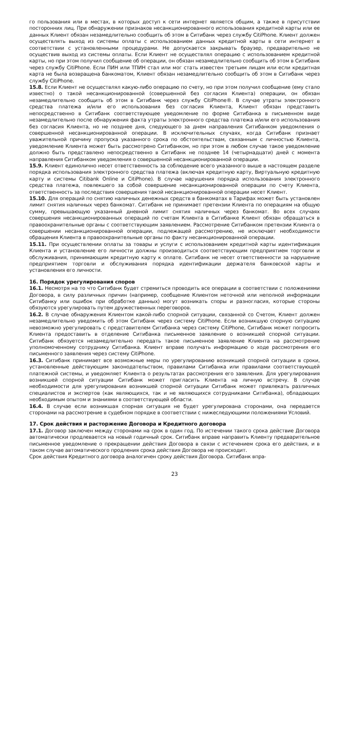го пользования или в местах, в которых доступ к сети интернет является общим, а также в присутствии посторонних лиц. При обнаружении признаков несанкционированного использования кредитной карты или ее данных Клиент обязан незамедлительно сообщить об этом в Ситибанк через службу CitiPhone. Клиент должен осуществлять выход из системы оплаты с использованием данных кредитной карты в сети интернет в соответствии с установленными процедурами. Не допускается закрывать браузер, предварительно не осуществив выход из системы оплаты. Если Клиент не осуществлял операцию с использованием кредитной карты, но при этом получил сообщение об операции, он обязан незамедлительно сообщить об этом в Ситибанк через службу CitiPhone. Если ПИН или ТПИН стал или мог стать известен третьим лицам или если кредитная карта не была возвращена банкоматом, Клиент обязан незамедлительно сообщить об этом в Ситибанк через службу CitiPhone.
15.8. Если Клиент не осуществлял какую-либо операцию по счету, но при этом получил сообщение (ему стало известно) о такой несанкционированной (совершенной без согласия Клиента) операции, он обязан незамедлительно сообщить об этом в Ситибанк через службу CitiPhone®. В случае утраты электронного средства платежа и/или его использования без согласия Клиента, Клиент обязан представить непосредственно в Ситибанк соответствующее уведомление по форме Ситибанка в письменном виде незамедлительно после обнаружения факта утраты электронного средства платежа и/или его использования без согласия Клиента, но не позднее дня, следующего за днем направления Ситибанком уведомления о совершенной несанкционированной операции. В исключительных случаях, когда Ситибанк признает уважительной причину пропуска указанного срока по обстоятельствам, связанным с личностью Клиента, уведомление Клиента может быть рассмотрено Ситибанком, но при этом в любом случае такое уведомление должно быть представлено непосредственно в Ситибанк не позднее 14 (четырнадцати) дней с момента направления Ситибанком уведомления о совершенной несанкционированной операции.
15.9. Клиент единолично несет ответственность за соблюдение всего указанного выше в настоящем разделе порядка использования электронного средства платежа (включая кредитную карту, Виртуальную кредитную карту и системы Citibank Online и CitiPhone). В случае нарушения порядка использования электронного средства платежа, повлекшего за собой совершение несанкционированной операции по счету Клиента, ответственность за последствия совершения такой несанкционированной операции несет Клиент.
15.10. Для операций по снятию наличных денежных средств в банкоматах в Тарифах может быть установлен лимит снятия наличных через банкомат. Ситибанк не принимает претензии Клиента по операциям на общую сумму, превышающую указанный дневной лимит снятия наличных через банкомат. Во всех случаях совершения несанкционированных операций по счетам Клиента в Ситибанке Клиент обязан обращаться в правоохранительные органы с соответствующим заявлением. Рассмотрение Ситибанком претензии Клиента о совершении несанкционированной операции, подлежащей рассмотрению, не исключает необходимости обращения Клиента в правоохранительные органы по факту несанкционированной операции.
15.11. При осуществлении оплаты за товары и услуги с использованием кредитной карты идентификация Клиента и установление его личности должны производиться соответствующим предприятием торговли и обслуживания, принимающим кредитную карту к оплате. Ситибанк не несет ответственности за нарушение предприятием торговли и обслуживания порядка идентификации держателя банковской карты и установления его личности.
16. Порядок урегулирования споров
16.1. Несмотря на то что Ситибанк будет стремиться проводить все операции в соответствии с положениями Договора, в силу различных причин (например, сообщение Клиентом неточной или неполной информации Ситибанку или ошибок при обработке данных) могут возникать споры и разногласия, которые стороны обязуются урегулировать путем дружественных переговоров.
16.2. В случае обнаружения Клиентом какой-либо спорной ситуации, связанной со Счетом, Клиент должен незамедлительно уведомить об этом Ситибанк через систему CitiPhone. Если возникшую спорную ситуацию невозможно урегулировать с представителем Ситибанка через систему CitiPhone, Ситибанк может попросить Клиента предоставить в отделение Ситибанка письменное заявление о возникшей спорной ситуации. Ситибанк обязуется незамедлительно передать такое письменное заявление Клиента на рассмотрение уполномоченному сотруднику Ситибанка. Клиент вправе получать информацию о ходе рассмотрения его письменного заявления через систему CitiPhone.
16.3. Ситибанк принимает все возможные меры по урегулированию возникшей спорной ситуации в сроки, установленные действующим законодательством, правилами Ситибанка или правилами соответствующей платежной системы, и уведомляет Клиента о результатах рассмотрения его заявления. Для урегулирования возникшей спорной ситуации Ситибанк может пригласить Клиента на личную встречу. В случае необходимости для урегулирования возникшей спорной ситуации Ситибанк может привлекать различных специалистов и экспертов (как являющихся, так и не являющихся сотрудниками Ситибанка), обладающих необходимым опытом и знаниями в соответствующей области.
16.4. В случае если возникшая спорная ситуация не будет урегулирована сторонами, она передается сторонами на рассмотрение в судебном порядке в соответствии с нижеследующими положениями Условий.
17. Срок действия и расторжение Договора и Кредитного договора
17.1. Договор заключен между сторонами на срок в один год. По истечении такого срока действие Договора автоматически продлевается на новый годичный срок. Ситибанк вправе направить Клиенту предварительное письменное уведомление о прекращении действия Договора в связи с истечением срока его действия, и в таком случае автоматического продления срока действия Договора не происходит.
Срок действия Кредитного договора аналогичен сроку действия Договора. Ситибанк впра-
23